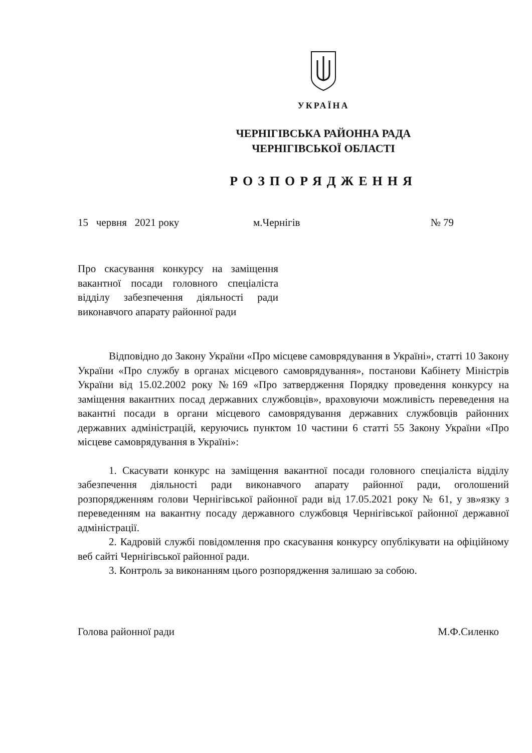УКРАЇНА
ЧЕРНІГІВСЬКА РАЙОННА РАДА
ЧЕРНІГІВСЬКОЇ ОБЛАСТІ
РОЗПОРЯДЖЕННЯ
15 червня 2021 року м.Чернігів № 79
Про скасування конкурсу на заміщення вакантної посади головного спеціаліста відділу забезпечення діяльності ради виконавчого апарату районної ради
Відповідно до Закону України «Про місцеве самоврядування в Україні», статті 10 Закону України «Про службу в органах місцевого самоврядування», постанови Кабінету Міністрів України від 15.02.2002 року №169 «Про затвердження Порядку проведення конкурсу на заміщення вакантних посад державних службовців», враховуючи можливість переведення на вакантні посади в органи місцевого самоврядування державних службовців районних державних адміністрацій, керуючись пунктом 10 частини 6 статті 55 Закону України «Про місцеве самоврядування в Україні»:
1. Скасувати конкурс на заміщення вакантної посади головного спеціаліста відділу забезпечення діяльності ради виконавчого апарату районної ради, оголошений розпорядженням голови Чернігівської районної ради від 17.05.2021 року № 61, у зв»язку з переведенням на вакантну посаду державного службовця Чернігівської районної державної адміністрації.
2. Кадровій службі повідомлення про скасування конкурсу опублікувати на офіційному веб сайті Чернігівської районної ради.
3. Контроль за виконанням цього розпорядження залишаю за собою.
Голова районної ради М.Ф.Силенко